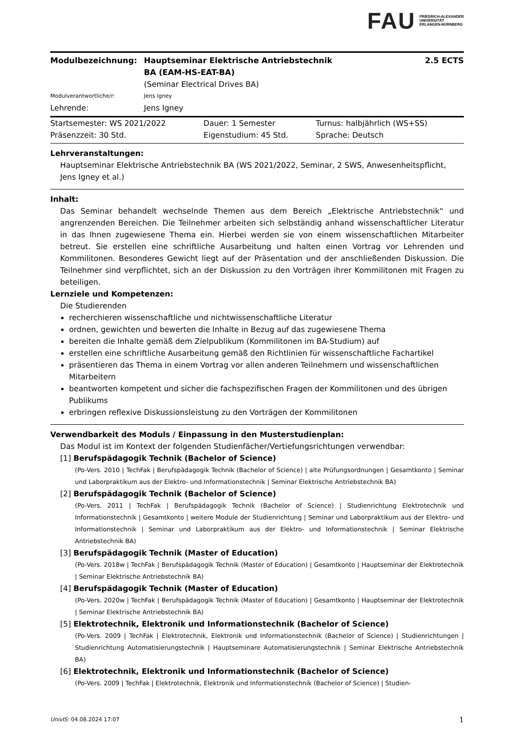FAU FRIEDRICH-ALEXANDER
UNIVERSITÄT
ERLANGEN-NÜRNBERG
| Modulbezeichnung: | Hauptseminar Elektrische Antriebstechnik BA (EAM-HS-EAT-BA) | 2.5 ECTS |
| | (Seminar Electrical Drives BA) | |
| Modulverantwortliche/r: | Jens Igney | |
| Lehrende: | Jens Igney | |
| Startsemester: WS 2021/2022 | Dauer: 1 Semester | Turnus: halbjährlich (WS+SS) |
| Präsenzzeit: 30 Std. | Eigenstudium: 45 Std. | Sprache: Deutsch |
Lehrveranstaltungen:
Hauptseminar Elektrische Antriebstechnik BA (WS 2021/2022, Seminar, 2 SWS, Anwesenheitspflicht, Jens Igney et al.)
Inhalt:
Das Seminar behandelt wechselnde Themen aus dem Bereich „Elektrische Antriebstechnik“ und angrenzenden Bereichen. Die Teilnehmer arbeiten sich selbständig anhand wissenschaftlicher Literatur in das Ihnen zugewiesene Thema ein. Hierbei werden sie von einem wissenschaftlichen Mitarbeiter betreut. Sie erstellen eine schriftliche Ausarbeitung und halten einen Vortrag vor Lehrenden und Kommilitonen. Besonderes Gewicht liegt auf der Präsentation und der anschließenden Diskussion. Die Teilnehmer sind verpflichtet, sich an der Diskussion zu den Vorträgen ihrer Kommilitonen mit Fragen zu beteiligen.
Lernziele und Kompetenzen:
Die Studierenden
recherchieren wissenschaftliche und nichtwissenschaftliche Literatur
ordnen, gewichten und bewerten die Inhalte in Bezug auf das zugewiesene Thema
bereiten die Inhalte gemäß dem Zielpublikum (Kommilitonen im BA-Studium) auf
erstellen eine schriftliche Ausarbeitung gemäß den Richtlinien für wissenschaftliche Fachartikel
präsentieren das Thema in einem Vortrag vor allen anderen Teilnehmern und wissenschaftlichen Mitarbeitern
beantworten kompetent und sicher die fachspezifischen Fragen der Kommilitonen und des übrigen Publikums
erbringen reflexive Diskussionsleistung zu den Vorträgen der Kommilitonen
Verwendbarkeit des Moduls / Einpassung in den Musterstudienplan:
Das Modul ist im Kontext der folgenden Studienfächer/Vertiefungsrichtungen verwendbar:
[1] Berufspädagogik Technik (Bachelor of Science)
(Po-Vers. 2010 | TechFak | Berufspädagogik Technik (Bachelor of Science) | alte Prüfungsordnungen | Gesamtkonto | Seminar und Laborpraktikum aus der Elektro- und Informationstechnik | Seminar Elektrische Antriebstechnik BA)
[2] Berufspädagogik Technik (Bachelor of Science)
(Po-Vers. 2011 | TechFak | Berufspädagogik Technik (Bachelor of Science) | Studienrichtung Elektrotechnik und Informationstechnik | Gesamtkonto | weitere Module der Studienrichtung | Seminar und Laborpraktikum aus der Elektro- und Informationstechnik | Seminar und Laborpraktikum aus der Elektro- und Informationstechnik | Seminar Elektrische Antriebstechnik BA)
[3] Berufspädagogik Technik (Master of Education)
(Po-Vers. 2018w | TechFak | Berufspädagogik Technik (Master of Education) | Gesamtkonto | Hauptseminar der Elektrotechnik | Seminar Elektrische Antriebstechnik BA)
[4] Berufspädagogik Technik (Master of Education)
(Po-Vers. 2020w | TechFak | Berufspädagogik Technik (Master of Education) | Gesamtkonto | Hauptseminar der Elektrotechnik | Seminar Elektrische Antriebstechnik BA)
[5] Elektrotechnik, Elektronik und Informationstechnik (Bachelor of Science)
(Po-Vers. 2009 | TechFak | Elektrotechnik, Elektronik und Informationstechnik (Bachelor of Science) | Studienrichtungen | Studienrichtung Automatisierungstechnik | Hauptseminare Automatisierungstechnik | Seminar Elektrische Antriebstechnik BA)
[6] Elektrotechnik, Elektronik und Informationstechnik (Bachelor of Science)
(Po-Vers. 2009 | TechFak | Elektrotechnik, Elektronik und Informationstechnik (Bachelor of Science) | Studien-
UnivIS: 04.08.2024 17:07 1